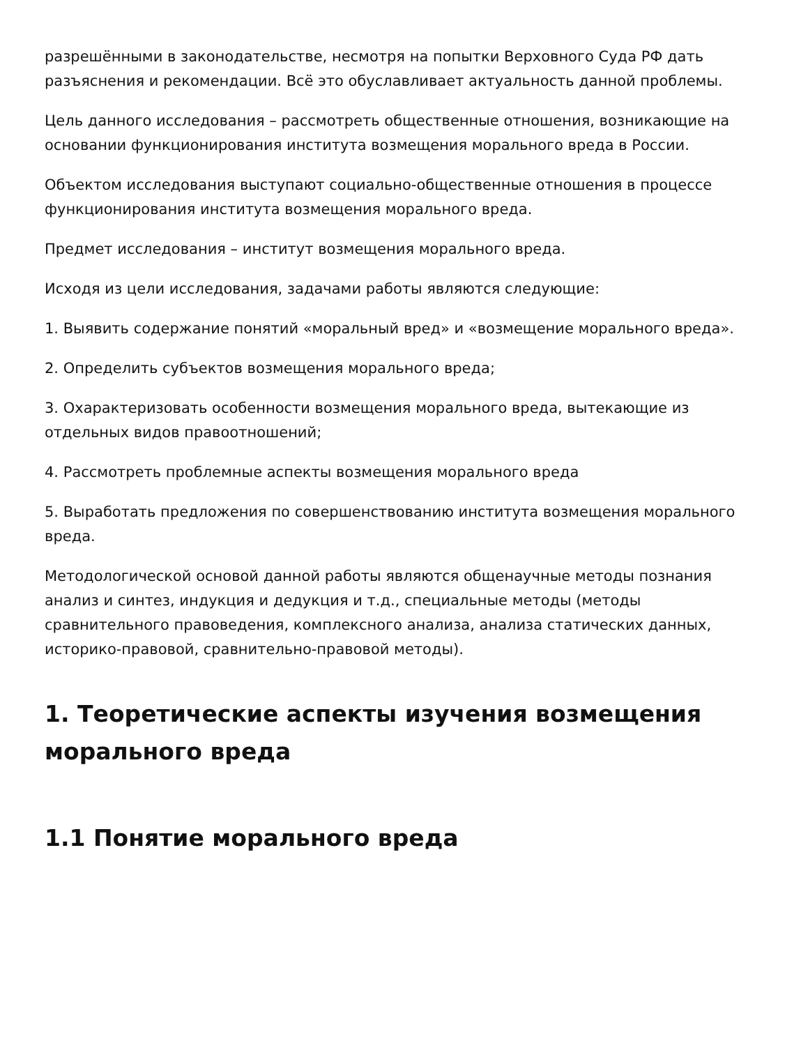разрешёнными в законодательстве, несмотря на попытки Верховного Суда РФ дать разъяснения и рекомендации. Всё это обуславливает актуальность данной проблемы.
Цель данного исследования – рассмотреть общественные отношения, возникающие на основании функционирования института возмещения морального вреда в России.
Объектом исследования выступают социально-общественные отношения в процессе функционирования института возмещения морального вреда.
Предмет исследования – институт возмещения морального вреда.
Исходя из цели исследования, задачами работы являются следующие:
1. Выявить содержание понятий «моральный вред» и «возмещение морального вреда».
2. Определить субъектов возмещения морального вреда;
3. Охарактеризовать особенности возмещения морального вреда, вытекающие из отдельных видов правоотношений;
4. Рассмотреть проблемные аспекты возмещения морального вреда
5. Выработать предложения по совершенствованию института возмещения морального вреда.
Методологической основой данной работы являются общенаучные методы познания анализ и синтез, индукция и дедукция и т.д., специальные методы (методы сравнительного правоведения, комплексного анализа, анализа статических данных, историко-правовой, сравнительно-правовой методы).
1. Теоретические аспекты изучения возмещения морального вреда
1.1 Понятие морального вреда